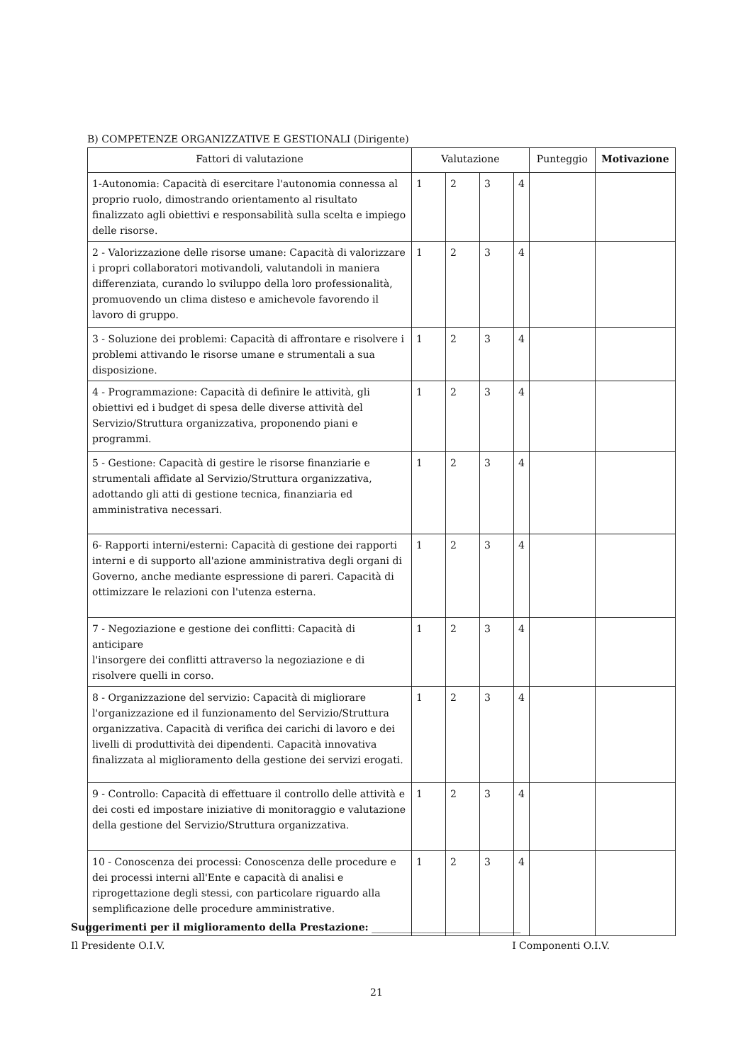B) COMPETENZE ORGANIZZATIVE E GESTIONALI (Dirigente)
| Fattori di valutazione | Valutazione | | | | Punteggio | Motivazione |
| --- | --- | --- | --- | --- | --- | --- |
| 1-Autonomia: Capacità di esercitare l'autonomia connessa al proprio ruolo, dimostrando orientamento al risultato finalizzato agli obiettivi e responsabilità sulla scelta e impiego delle risorse. | 1 | 2 | 3 | 4 | | |
| 2 - Valorizzazione delle risorse umane: Capacità di valorizzare i propri collaboratori motivandoli, valutandoli in maniera differenziata, curando lo sviluppo della loro professionalità, promuovendo un clima disteso e amichevole favorendo il lavoro di gruppo. | 1 | 2 | 3 | 4 | | |
| 3 - Soluzione dei problemi: Capacità di affrontare e risolvere i problemi attivando le risorse umane e strumentali a sua disposizione. | 1 | 2 | 3 | 4 | | |
| 4 - Programmazione: Capacità di definire le attività, gli obiettivi ed i budget di spesa delle diverse attività del Servizio/Struttura organizzativa, proponendo piani e programmi. | 1 | 2 | 3 | 4 | | |
| 5 - Gestione: Capacità di gestire le risorse finanziarie e strumentali affidate al Servizio/Struttura organizzativa, adottando gli atti di gestione tecnica, finanziaria ed amministrativa necessari. | 1 | 2 | 3 | 4 | | |
| 6- Rapporti interni/esterni: Capacità di gestione dei rapporti interni e di supporto all'azione amministrativa degli organi di Governo, anche mediante espressione di pareri. Capacità di ottimizzare le relazioni con l'utenza esterna. | 1 | 2 | 3 | 4 | | |
| 7 - Negoziazione e gestione dei conflitti: Capacità di anticipare l'insorgere dei conflitti attraverso la negoziazione e di risolvere quelli in corso. | 1 | 2 | 3 | 4 | | |
| 8 - Organizzazione del servizio: Capacità di migliorare l'organizzazione ed il funzionamento del Servizio/Struttura organizzativa. Capacità di verifica dei carichi di lavoro e dei livelli di produttività dei dipendenti. Capacità innovativa finalizzata al miglioramento della gestione dei servizi erogati. | 1 | 2 | 3 | 4 | | |
| 9 - Controllo: Capacità di effettuare il controllo delle attività e dei costi ed impostare iniziative di monitoraggio e valutazione della gestione del Servizio/Struttura organizzativa. | 1 | 2 | 3 | 4 | | |
| 10 - Conoscenza dei processi: Conoscenza delle procedure e dei processi interni all'Ente e capacità di analisi e riprogettazione degli stessi, con particolare riguardo alla semplificazione delle procedure amministrative. | 1 | 2 | 3 | 4 | | |
Suggerimenti per il miglioramento della Prestazione: ______________________________
Il Presidente O.I.V. I Componenti O.I.V.
21